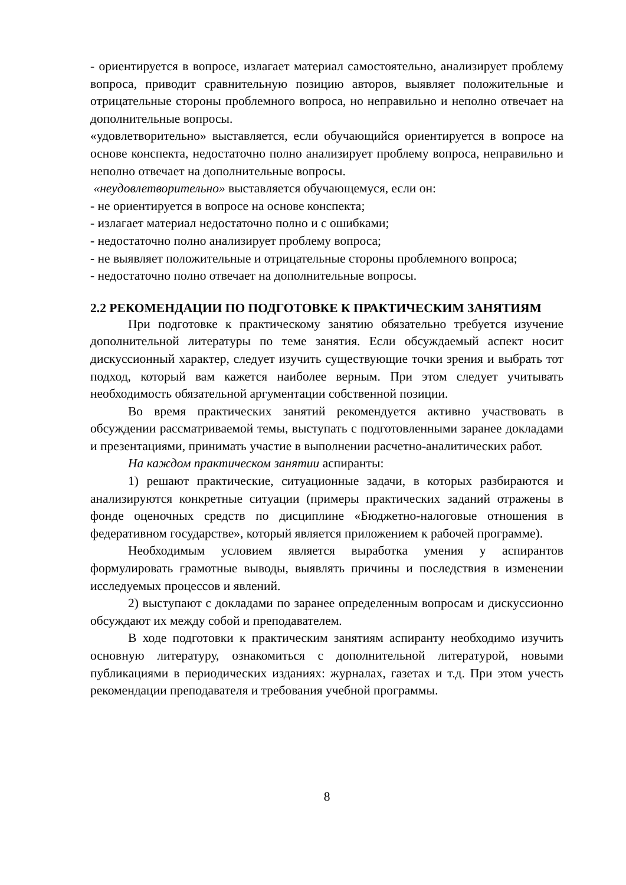- ориентируется в вопросе, излагает материал самостоятельно, анализирует проблему вопроса, приводит сравнительную позицию авторов, выявляет положительные и отрицательные стороны проблемного вопроса, но неправильно и неполно отвечает на дополнительные вопросы.
«удовлетворительно» выставляется, если обучающийся ориентируется в вопросе на основе конспекта, недостаточно полно анализирует проблему вопроса, неправильно и неполно отвечает на дополнительные вопросы.
«неудовлетворительно» выставляется обучающемуся, если он:
- не ориентируется в вопросе на основе конспекта;
- излагает материал недостаточно полно и с ошибками;
- недостаточно полно анализирует проблему вопроса;
- не выявляет положительные и отрицательные стороны проблемного вопроса;
- недостаточно полно отвечает на дополнительные вопросы.
2.2 РЕКОМЕНДАЦИИ ПО ПОДГОТОВКЕ К ПРАКТИЧЕСКИМ ЗАНЯТИЯМ
При подготовке к практическому занятию обязательно требуется изучение дополнительной литературы по теме занятия. Если обсуждаемый аспект носит дискуссионный характер, следует изучить существующие точки зрения и выбрать тот подход, который вам кажется наиболее верным. При этом следует учитывать необходимость обязательной аргументации собственной позиции.
Во время практических занятий рекомендуется активно участвовать в обсуждении рассматриваемой темы, выступать с подготовленными заранее докладами и презентациями, принимать участие в выполнении расчетно-аналитических работ.
На каждом практическом занятии аспиранты:
1) решают практические, ситуационные задачи, в которых разбираются и анализируются конкретные ситуации (примеры практических заданий отражены в фонде оценочных средств по дисциплине «Бюджетно-налоговые отношения в федеративном государстве», который является приложением к рабочей программе).
Необходимым условием является выработка умения у аспирантов формулировать грамотные выводы, выявлять причины и последствия в изменении исследуемых процессов и явлений.
2) выступают с докладами по заранее определенным вопросам и дискуссионно обсуждают их между собой и преподавателем.
В ходе подготовки к практическим занятиям аспиранту необходимо изучить основную литературу, ознакомиться с дополнительной литературой, новыми публикациями в периодических изданиях: журналах, газетах и т.д. При этом учесть рекомендации преподавателя и требования учебной программы.
8